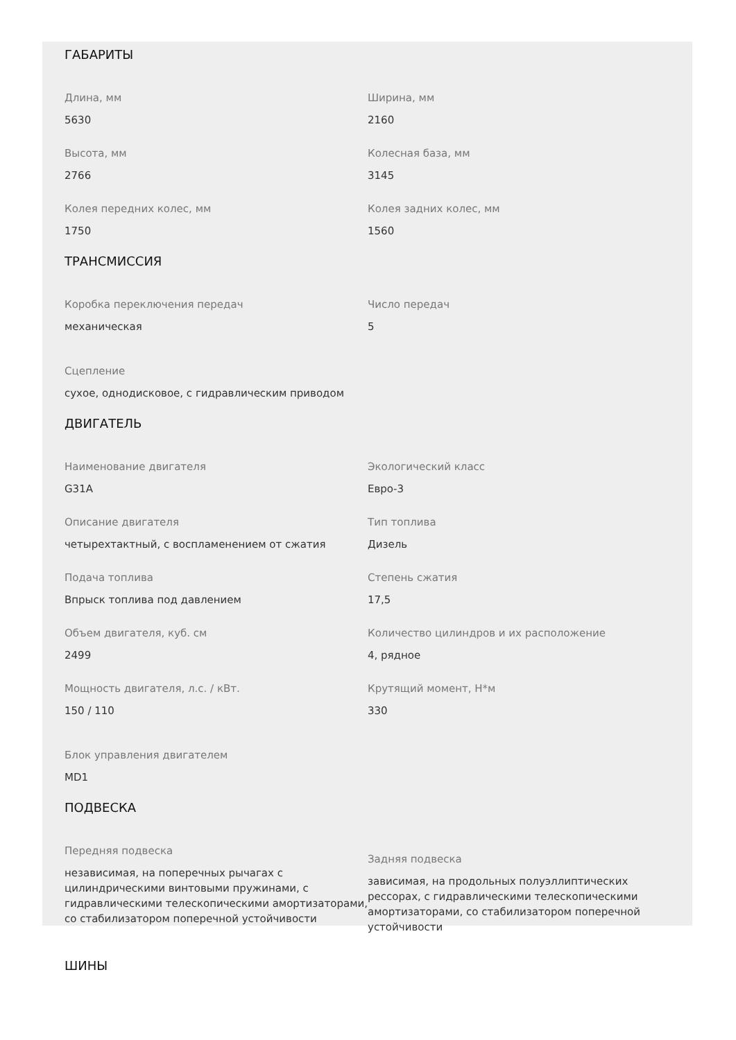ГАБАРИТЫ
Длина, мм
5630
Ширина, мм
2160
Высота, мм
2766
Колесная база, мм
3145
Колея передних колес, мм
1750
Колея задних колес, мм
1560
ТРАНСМИССИЯ
Коробка переключения передач
механическая
Число передач
5
Сцепление
сухое, однодисковое, с гидравлическим приводом
ДВИГАТЕЛЬ
Наименование двигателя
G31A
Экологический класс
Евро-3
Описание двигателя
четырехтактный, с воспламенением от сжатия
Тип топлива
Дизель
Подача топлива
Впрыск топлива под давлением
Степень сжатия
17,5
Объем двигателя, куб. см
2499
Количество цилиндров и их расположение
4, рядное
Мощность двигателя, л.с. / кВт.
150 / 110
Крутящий момент, Н*м
330
Блок управления двигателем
MD1
ПОДВЕСКА
Передняя подвеска
независимая, на поперечных рычагах с цилиндрическими винтовыми пружинами, с гидравлическими телескопическими амортизаторами, со стабилизатором поперечной устойчивости
Задняя подвеска
зависимая, на продольных полуэллиптических рессорах, с гидравлическими телескопическими амортизаторами, со стабилизатором поперечной устойчивости
ШИНЫ